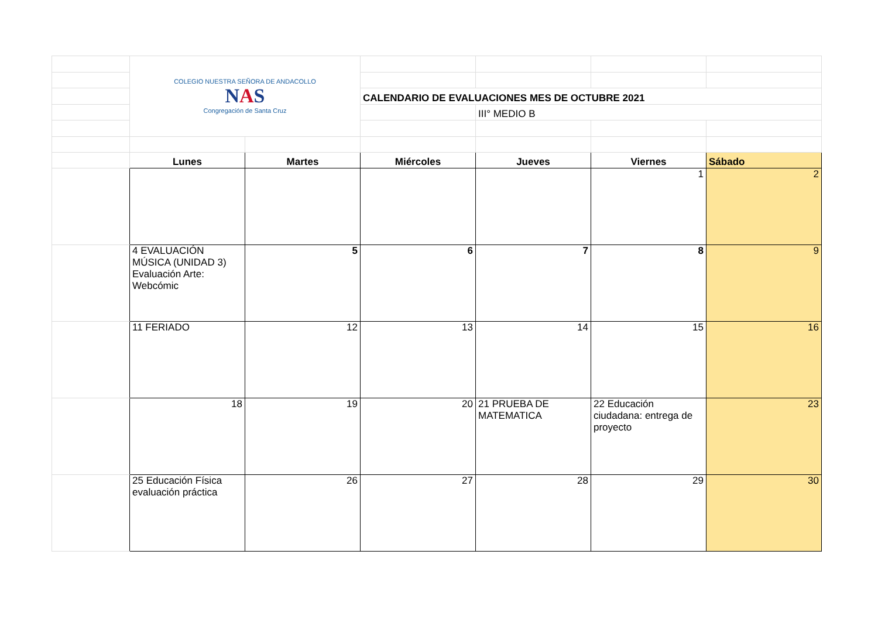| | COLEGIO NUESTRA SEÑORA DE ANDACOLLO N A S Congregación de Santa Cruz | | | | | |
| | | | CALENDARIO DE EVALUACIONES MES DE OCTUBRE 2021 | | | |
| | | | | III° MEDIO B | | |
| | Lunes | Martes | Miércoles | Jueves | Viernes | Sábado |
| | | | | | 1 | 2 |
| | 4 EVALUACIÓN MÚSICA (UNIDAD 3) Evaluación Arte: Webcómic | 5 | 6 | 7 | 8 | 9 |
| | 11 FERIADO | 12 | 13 | 14 | 15 | 16 |
| | 18 | 19 | 20 | 21 PRUEBA DE MATEMATICA | 22 Educación ciudadana: entrega de proyecto | 23 |
| | 25 Educación Física evaluación práctica | 26 | 27 | 28 | 29 | 30 |